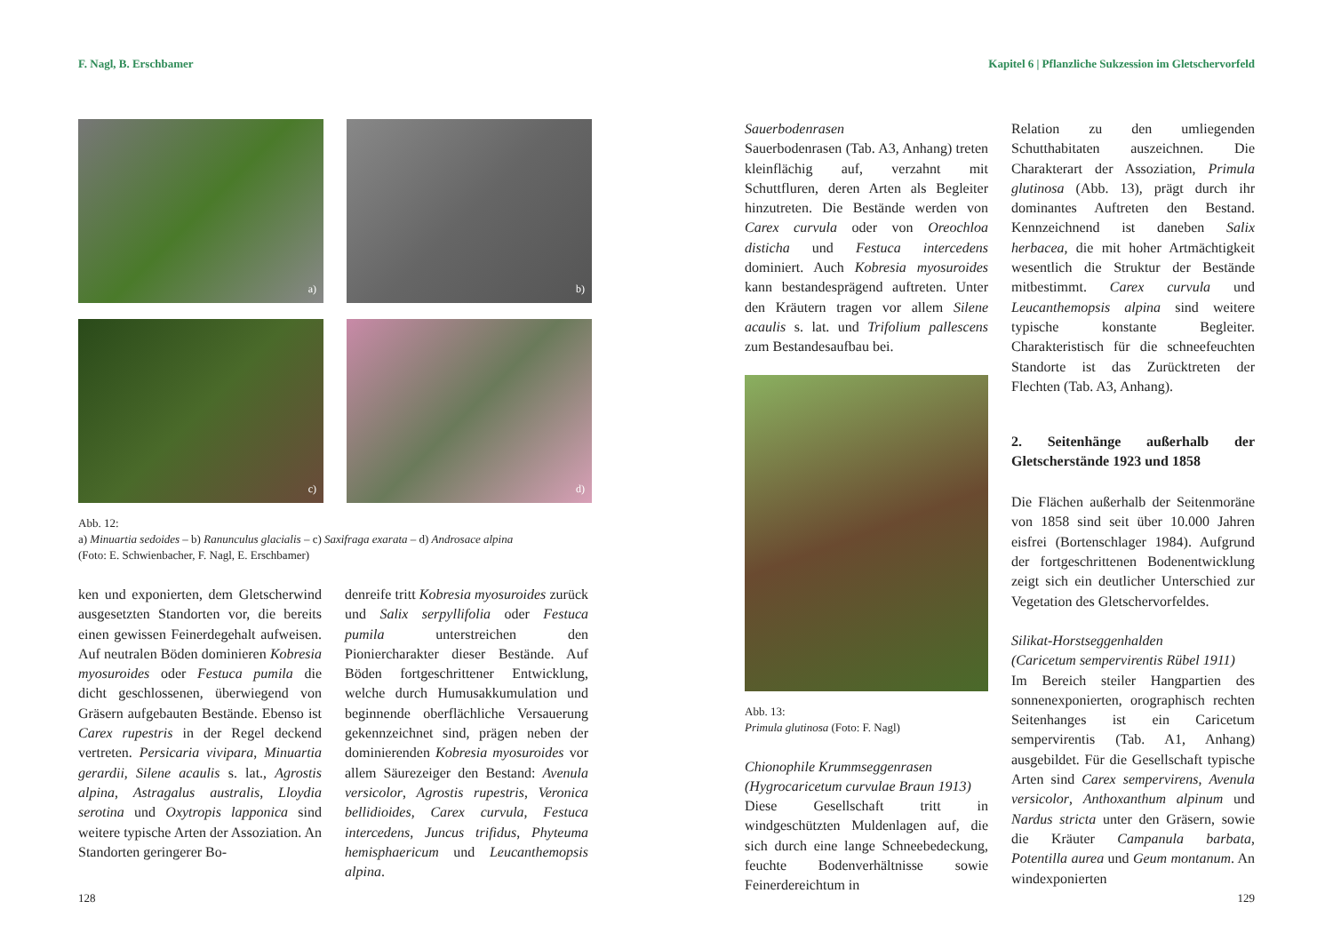F. Nagl, B. Erschbamer
a)
b)
c)
d)
Abb. 12:
a) Minuartia sedoides – b) Ranunculus glacialis – c) Saxifraga exarata – d) Androsace alpina
(Foto: E. Schwienbacher, F. Nagl, E. Erschbamer)
ken und exponierten, dem Gletscherwind ausgesetzten Standorten vor, die bereits einen gewissen Feinerdegehalt aufweisen. Auf neutralen Böden dominieren Kobresia myosuroides oder Festuca pumila die dicht geschlossenen, überwiegend von Gräsern aufgebauten Bestände. Ebenso ist Carex rupestris in der Regel deckend vertreten. Persicaria vivipara, Minuartia gerardii, Silene acaulis s. lat., Agrostis alpina, Astragalus australis, Lloydia serotina und Oxytropis lapponica sind weitere typische Arten der Assoziation. An Standorten geringerer Bo-
denreife tritt Kobresia myosuroides zurück und Salix serpyllifolia oder Festuca pumila unterstreichen den Pioniercharakter dieser Bestände. Auf Böden fortgeschrittener Entwicklung, welche durch Humusakkumulation und beginnende oberflächliche Versauerung gekennzeichnet sind, prägen neben der dominierenden Kobresia myosuroides vor allem Säurezeiger den Bestand: Avenula versicolor, Agrostis rupestris, Veronica bellidioides, Carex curvula, Festuca intercedens, Juncus trifidus, Phyteuma hemisphaericum und Leucanthemopsis alpina.
128
Kapitel 6 | Pflanzliche Sukzession im Gletschervorfeld
Sauerbodenrasen
Sauerbodenrasen (Tab. A3, Anhang) treten kleinflächig auf, verzahnt mit Schuttfluren, deren Arten als Begleiter hinzutreten. Die Bestände werden von Carex curvula oder von Oreochloa disticha und Festuca intercedens dominiert. Auch Kobresia myosuroides kann bestandesprägend auftreten. Unter den Kräutern tragen vor allem Silene acaulis s. lat. und Trifolium pallescens zum Bestandesaufbau bei.
Abb. 13:
Primula glutinosa (Foto: F. Nagl)
Chionophile Krummseggenrasen
(Hygrocaricetum curvulae Braun 1913)
Diese Gesellschaft tritt in windgeschützten Muldenlagen auf, die sich durch eine lange Schneebedeckung, feuchte Bodenverhältnisse sowie Feinerdereichtum in
Relation zu den umliegenden Schutthabitaten auszeichnen. Die Charakterart der Assoziation, Primula glutinosa (Abb. 13), prägt durch ihr dominantes Auftreten den Bestand. Kennzeichnend ist daneben Salix herbacea, die mit hoher Artmächtigkeit wesentlich die Struktur der Bestände mitbestimmt. Carex curvula und Leucanthemopsis alpina sind weitere typische konstante Begleiter. Charakteristisch für die schneefeuchten Standorte ist das Zurücktreten der Flechten (Tab. A3, Anhang).
2. Seitenhänge außerhalb der Gletscherstände 1923 und 1858
Die Flächen außerhalb der Seitenmoräne von 1858 sind seit über 10.000 Jahren eisfrei (Bortenschlager 1984). Aufgrund der fortgeschrittenen Bodenentwicklung zeigt sich ein deutlicher Unterschied zur Vegetation des Gletschervorfeldes.
Silikat-Horstseggenhalden
(Caricetum sempervirentis Rübel 1911)
Im Bereich steiler Hangpartien des sonnenexponierten, orographisch rechten Seitenhanges ist ein Caricetum sempervirentis (Tab. A1, Anhang) ausgebildet. Für die Gesellschaft typische Arten sind Carex sempervirens, Avenula versicolor, Anthoxanthum alpinum und Nardus stricta unter den Gräsern, sowie die Kräuter Campanula barbata, Potentilla aurea und Geum montanum. An windexponierten
129